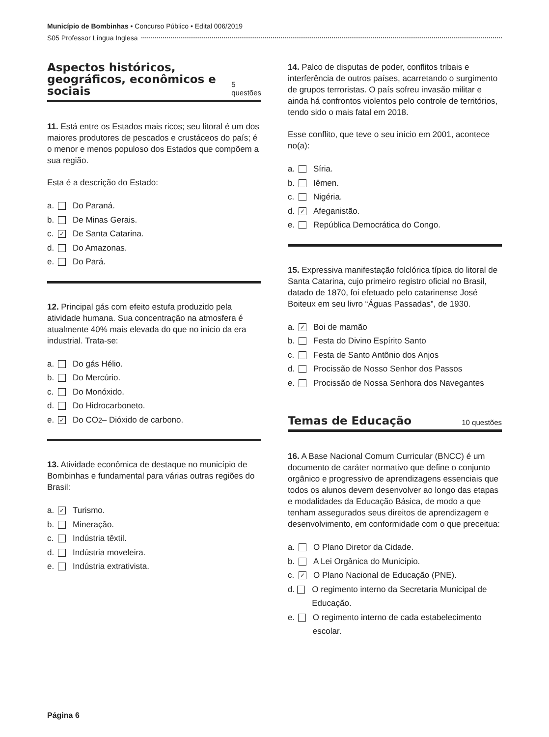Município de Bombinhas • Concurso Público • Edital 006/2019
S05 Professor Língua Inglesa
Aspectos históricos, geográficos, econômicos e sociais
5 questões
11. Está entre os Estados mais ricos; seu litoral é um dos maiores produtores de pescados e crustáceos do país; é o menor e menos populoso dos Estados que compõem a sua região.
Esta é a descrição do Estado:
a. Do Paraná.
b. De Minas Gerais.
c. ✓ De Santa Catarina.
d. Do Amazonas.
e. Do Pará.
12. Principal gás com efeito estufa produzido pela atividade humana. Sua concentração na atmosfera é atualmente 40% mais elevada do que no início da era industrial. Trata-se:
a. Do gás Hélio.
b. Do Mercúrio.
c. Do Monóxido.
d. Do Hidrocarboneto.
e. ✓ Do CO<sub>2</sub> – Dióxido de carbono.
13. Atividade econômica de destaque no município de Bombinhas e fundamental para várias outras regiões do Brasil:
a. ✓ Turismo.
b. Mineração.
c. Indústria têxtil.
d. Indústria moveleira.
e. Indústria extrativista.
14. Palco de disputas de poder, conflitos tribais e interferência de outros países, acarretando o surgimento de grupos terroristas. O país sofreu invasão militar e ainda há confrontos violentos pelo controle de territórios, tendo sido o mais fatal em 2018.
Esse conflito, que teve o seu início em 2001, acontece no(a):
a. Síria.
b. Iêmen.
c. Nigéria.
d. ✓ Afeganistão.
e. República Democrática do Congo.
15. Expressiva manifestação folclórica típica do litoral de Santa Catarina, cujo primeiro registro oficial no Brasil, datado de 1870, foi efetuado pelo catarinense José Boiteux em seu livro “Águas Passadas”, de 1930.
a. ✓ Boi de mamão
b. Festa do Divino Espírito Santo
c. Festa de Santo Antônio dos Anjos
d. Procissão de Nosso Senhor dos Passos
e. Procissão de Nossa Senhora dos Navegantes
Temas de Educação
10 questões
16. A Base Nacional Comum Curricular (BNCC) é um documento de caráter normativo que define o conjunto orgânico e progressivo de aprendizagens essenciais que todos os alunos devem desenvolver ao longo das etapas e modalidades da Educação Básica, de modo a que tenham assegurados seus direitos de aprendizagem e desenvolvimento, em conformidade com o que preceitua:
a. O Plano Diretor da Cidade.
b. A Lei Orgânica do Município.
c. ✓ O Plano Nacional de Educação (PNE).
d. O regimento interno da Secretaria Municipal de Educação.
e. O regimento interno de cada estabelecimento escolar.
Página 6